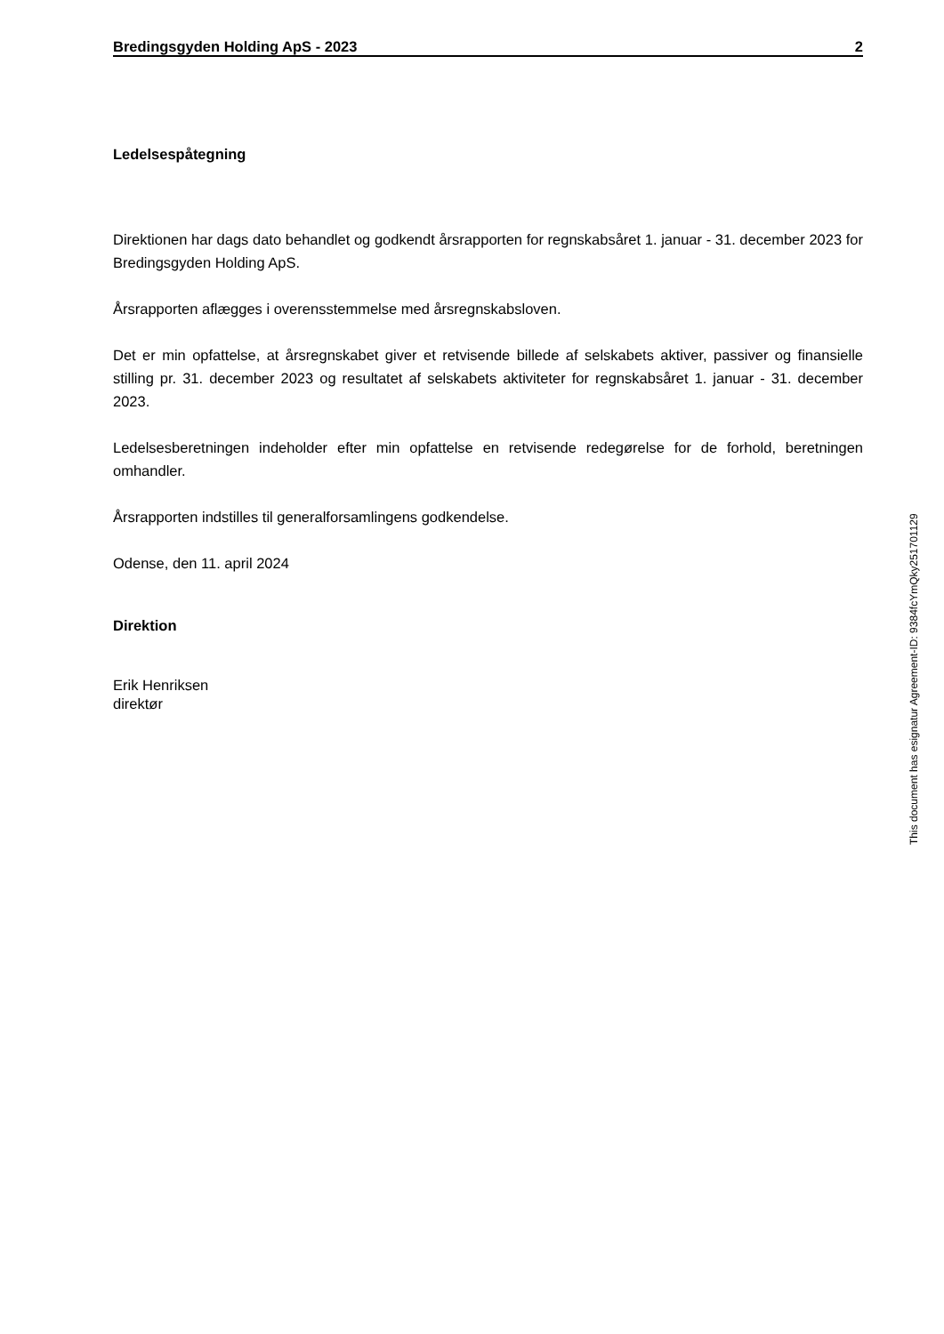Bredingsgyden Holding ApS - 2023 2
Ledelsespåtegning
Direktionen har dags dato behandlet og godkendt årsrapporten for regnskabsåret 1. januar - 31. december 2023 for Bredingsgyden Holding ApS.
Årsrapporten aflægges i overensstemmelse med årsregnskabsloven.
Det er min opfattelse, at årsregnskabet giver et retvisende billede af selskabets aktiver, passiver og finansielle stilling pr. 31. december 2023 og resultatet af selskabets aktiviteter for regnskabsåret 1. januar - 31. december 2023.
Ledelsesberetningen indeholder efter min opfattelse en retvisende redegørelse for de forhold, beretningen omhandler.
Årsrapporten indstilles til generalforsamlingens godkendelse.
Odense, den 11. april 2024
Direktion
Erik Henriksen
direktør
This document has esignatur Agreement-ID: 9384fcYmQky251701129